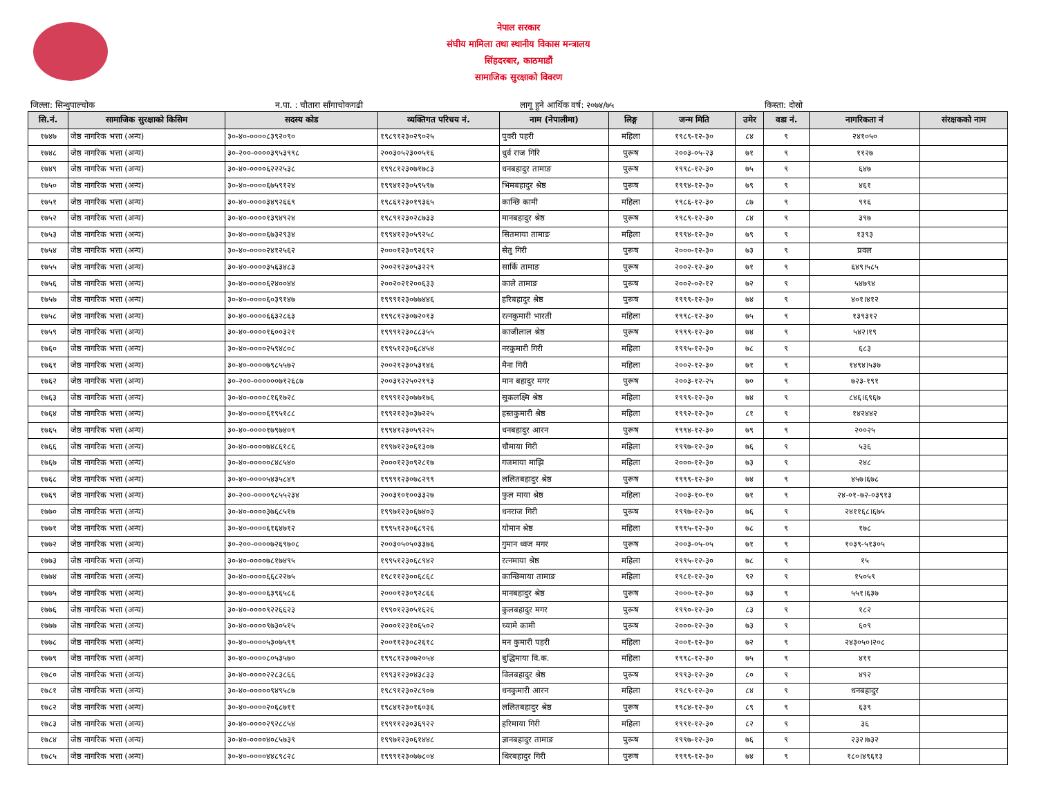नेपाल सरकार
संघीय मामिला तथा स्थानीय विकास मन्त्रालय
सिंहदरबार, काठमाडौं
सामाजिक सुरक्षाको विवरण
जिल्ला: सिन्धुपाल्चोक न.पा. : चौतारा साँगाचोकगढी लागू हुने आर्थिक वर्ष: २०७४/७५ किस्ता: दोस्रो
| सि.नं. | सामाजिक सुरक्षाको किसिम | सदस्य कोड | व्यक्तिगत परिचय नं. | नाम (नेपालीमा) | लिङ्ग | जन्म मिति | उमेर | वडा नं. | नागरिकता नं | संरक्षकको नाम |
| --- | --- | --- | --- | --- | --- | --- | --- | --- | --- | --- |
| १७४७ | जेष्ठ नागरिक भत्ता (अन्य) | ३०-४०-००००८३९२०९० | १९८९१२३०२९०२५ | पुवरी पहरी | महिला | १९८९-१२-३० | ८४ | ९ | २४१०५० | |
| १७४८ | जेष्ठ नागरिक भत्ता (अन्य) | ३०-२००-००००३९५३९९८ | २००३०५२३००५१६ | धुर्व राज गिरि | पुरूष | २००३-०५-२३ | ७१ | ९ | ११२७ | |
| १७४९ | जेष्ठ नागरिक भत्ता (अन्य) | ३०-४०-००००६२२२५३८ | १९९८१२३०७१७८३ | धनबहादुर तामाङ | पुरूष | १९९८-१२-३० | ७५ | ९ | ६४७ | |
| १७५० | जेष्ठ नागरिक भत्ता (अन्य) | ३०-४०-००००६७५९१२४ | १९९४१२३०५९५९७ | भिमबहादुर श्रेष्ठ | पुरूष | १९९४-१२-३० | ७९ | ९ | ४६१ | |
| १७५१ | जेष्ठ नागरिक भत्ता (अन्य) | ३०-४०-००००३४९२६६९ | १९८६१२३०१९३६५ | कान्छि कामी | महिला | १९८६-१२-३० | ८७ | ९ | ९१६ | |
| १७५२ | जेष्ठ नागरिक भत्ता (अन्य) | ३०-४०-००००१३९४९२४ | १९८९१२३०२८७३३ | मानबहादुर श्रेष्ठ | पुरूष | १९८९-१२-३० | ८४ | ९ | ३९७ | |
| १७५३ | जेष्ठ नागरिक भत्ता (अन्य) | ३०-४०-००००६७३२९३४ | १९९४१२३०५९२५८ | सितमाया तामाङ | महिला | १९९४-१२-३० | ७९ | ९ | १३९३ | |
| १७५४ | जेष्ठ नागरिक भत्ता (अन्य) | ३०-४०-००००२४१२५६२ | २०००१२३०९२६९२ | सेतु गिरी | पुरूष | २०००-१२-३० | ७३ | ९ | प्रवल | |
| १७५५ | जेष्ठ नागरिक भत्ता (अन्य) | ३०-४०-००००३५६३४८३ | २००२१२३०५३२२९ | सार्कि तामाङ | पुरूष | २००२-१२-३० | ७१ | ९ | ६४९।५८५ | |
| १७५६ | जेष्ठ नागरिक भत्ता (अन्य) | ३०-४०-००००६२४००४४ | २००२०२१२००६३३ | काले तामाङ | पुरूष | २००२-०२-१२ | ७२ | ९ | ५४७९४ | |
| १७५७ | जेष्ठ नागरिक भत्ता (अन्य) | ३०-४०-००००६०३९१४७ | १९९९१२३०७७४४६ | हरिबहादुर श्रेष्ठ | पुरूष | १९९९-१२-३० | ७४ | ९ | ४०१।४१२ | |
| १७५८ | जेष्ठ नागरिक भत्ता (अन्य) | ३०-४०-००००६६३२८६३ | १९९८१२३०७२०१३ | रत्नकुमारी भारती | महिला | १९९८-१२-३० | ७५ | ९ | १३९३१२ | |
| १७५९ | जेष्ठ नागरिक भत्ता (अन्य) | ३०-४०-००००१६००३२१ | १९९९१२३०८८३५५ | काजीलाल श्रेष्ठ | पुरूष | १९९९-१२-३० | ७४ | ९ | ५४२।१९ | |
| १७६० | जेष्ठ नागरिक भत्ता (अन्य) | ३०-४०-००००२५९४८०८ | १९९५१२३०६८४५४ | नरकुमारी गिरी | महिला | १९९५-१२-३० | ७८ | ९ | ६८३ | |
| १७६१ | जेष्ठ नागरिक भत्ता (अन्य) | ३०-४०-००००७९८५५७२ | २००२१२३०५३१४६ | मैना गिरी | महिला | २००२-१२-३० | ७१ | ९ | १४९४।५३७ | |
| १७६२ | जेष्ठ नागरिक भत्ता (अन्य) | ३०-२००-००००००७१२६८७ | २००३१२२५०२१९३ | मान बहादुर मगर | पुरूष | २००३-१२-२५ | ७० | ९ | ७२३-१९१ | |
| १७६३ | जेष्ठ नागरिक भत्ता (अन्य) | ३०-४०-००००८१६१७२८ | १९९९१२३०७७१७६ | सुकलक्ष्मि श्रेष्ठ | महिला | १९९९-१२-३० | ७४ | ९ | ८४६।६९६७ | |
| १७६४ | जेष्ठ नागरिक भत्ता (अन्य) | ३०-४०-००००६१९५१८८ | १९९२१२३०३७२२५ | हस्तकुमारी श्रेष्ठ | महिला | १९९२-१२-३० | ८१ | ९ | १४२४४२ | |
| १७६५ | जेष्ठ नागरिक भत्ता (अन्य) | ३०-४०-००००१७९७४०९ | १९९४१२३०५९२२५ | धनबहादुर आरन | पुरूष | १९९४-१२-३० | ७९ | ९ | २००२५ | |
| १७६६ | जेष्ठ नागरिक भत्ता (अन्य) | ३०-४०-००००७४८६१८६ | १९९७१२३०६१३०७ | चौमाया गिरी | महिला | १९९७-१२-३० | ७६ | ९ | ५३६ | |
| १७६७ | जेष्ठ नागरिक भत्ता (अन्य) | ३०-४०-०००००८४८५४० | २०००१२३०९२८१७ | गजमाया माझि | महिला | २०००-१२-३० | ७३ | ९ | २४८ | |
| १७६८ | जेष्ठ नागरिक भत्ता (अन्य) | ३०-४०-००००५४३५८४९ | १९९९१२३०७८२९९ | ललितबहादुर श्रेष्ठ | पुरूष | १९९९-१२-३० | ७४ | ९ | ४५७।६७८ | |
| १७६९ | जेष्ठ नागरिक भत्ता (अन्य) | ३०-२००-००००९८५५२३४ | २००३१०१००३३२७ | फुल माया श्रेष्ठ | महिला | २००३-१०-१० | ७१ | ९ | २४-०१-७२-०३९१३ | |
| १७७० | जेष्ठ नागरिक भत्ता (अन्य) | ३०-४०-००००३७६८५१७ | १९९७१२३०६७४०३ | धनराज गिरी | पुरूष | १९९७-१२-३० | ७६ | ९ | २४११६८।६७५ | |
| १७७१ | जेष्ठ नागरिक भत्ता (अन्य) | ३०-४०-००००६१६४७१२ | १९९५१२३०६८९२६ | योमान श्रेष्ठ | महिला | १९९५-१२-३० | ७८ | ९ | १७८ | |
| १७७२ | जेष्ठ नागरिक भत्ता (अन्य) | ३०-२००-००००७२६९७०८ | २००३०५०५०३३७६ | गुमान ध्वज मगर | पुरूष | २००३-०५-०५ | ७१ | ९ | १०३९-५१३०५ | |
| १७७३ | जेष्ठ नागरिक भत्ता (अन्य) | ३०-४०-००००७८१७४९५ | १९९५१२३०६८९४२ | रत्नमाया श्रेष्ठ | महिला | १९९५-१२-३० | ७८ | ९ | १५ | |
| १७७४ | जेष्ठ नागरिक भत्ता (अन्य) | ३०-४०-००००६६८२२७५ | १९८११२३००६८६८ | कान्छिमाया तामाङ | महिला | १९८१-१२-३० | ९२ | ९ | १५०५९ | |
| १७७५ | जेष्ठ नागरिक भत्ता (अन्य) | ३०-४०-००००६३९६५८६ | २०००१२३०९२८६६ | मानबहादुर श्रेष्ठ | पुरूष | २०००-१२-३० | ७३ | ९ | ५५१।६३७ | |
| १७७६ | जेष्ठ नागरिक भत्ता (अन्य) | ३०-४०-००००९२२६६२३ | १९९०१२३०५१६२६ | कुलबहादुर मगर | पुरूष | १९९०-१२-३० | ८३ | ९ | १८२ | |
| १७७७ | जेष्ठ नागरिक भत्ता (अन्य) | ३०-४०-००००९७३०५१५ | २०००१२३१०६५०२ | च्यामे कामी | पुरूष | २०००-१२-३० | ७३ | ९ | ६०९ | |
| १७७८ | जेष्ठ नागरिक भत्ता (अन्य) | ३०-४०-००००५३०७५९९ | २००११२३०८२६१८ | मन कुमारी पहरी | महिला | २००१-१२-३० | ७२ | ९ | २४३०५०।२०८ | |
| १७७९ | जेष्ठ नागरिक भत्ता (अन्य) | ३०-४०-००००८०५३५७० | १९९८१२३०७२०५४ | बुद्धिमाया वि.क. | महिला | १९९८-१२-३० | ७५ | ९ | ४११ | |
| १७८० | जेष्ठ नागरिक भत्ता (अन्य) | ३०-४०-००००२२८३८६६ | १९९३१२३०४३८३३ | विलबहादुर श्रेष्ठ | पुरूष | १९९३-१२-३० | ८० | ९ | ४९२ | |
| १७८१ | जेष्ठ नागरिक भत्ता (अन्य) | ३०-४०-०००००९४९५८७ | १९८९१२३०२८९०७ | धनकुमारी आरन | महिला | १९८९-१२-३० | ८४ | ९ | धनबहादुर | |
| १७८२ | जेष्ठ नागरिक भत्ता (अन्य) | ३०-४०-००००२०६८७११ | १९८४१२३०१६०३६ | ललितबहादुर श्रेष्ठ | पुरूष | १९८४-१२-३० | ८९ | ९ | ६३९ | |
| १७८३ | जेष्ठ नागरिक भत्ता (अन्य) | ३०-४०-००००२९२८८५४ | १९९११२३०३६९२२ | हरिमाया गिरी | महिला | १९९१-१२-३० | ८२ | ९ | ३६ | |
| १७८४ | जेष्ठ नागरिक भत्ता (अन्य) | ३०-४०-००००४०८५७३९ | १९९७१२३०६१४४८ | ज्ञानबहादुर तामाङ | पुरूष | १९९७-१२-३० | ७६ | ९ | २३२।७३२ | |
| १७८५ | जेष्ठ नागरिक भत्ता (अन्य) | ३०-४०-००००४४८९८२८ | १९९९१२३०७७८०४ | थिरबहादुर गिरी | पुरूष | १९९९-१२-३० | ७४ | ९ | १८०।४९६१३ | |